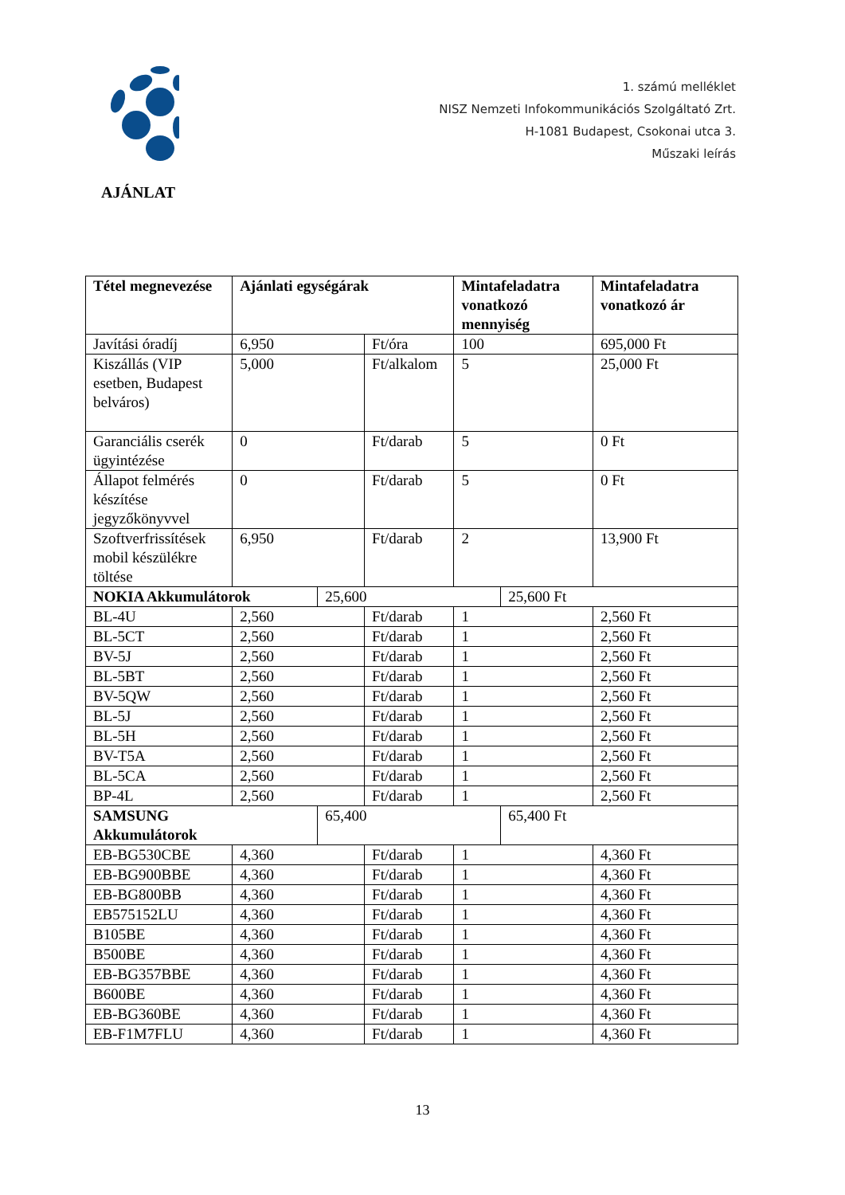1. számú melléklet
NISZ Nemzeti Infokommunikációs Szolgáltató Zrt.
H-1081 Budapest, Csokonai utca 3.
Műszaki leírás
AJÁNLAT
| Tétel megnevezése | Ajánlati egységárak | | | Mintafeladatra vonatkozó mennyiség | | Mintafeladatra vonatkozó ár |
| --- | --- | --- | --- | --- | --- | --- |
| Javítási óradíj | 6,950 | | Ft/óra | 100 | | 695,000 Ft |
| Kiszállás (VIP esetben, Budapest belváros) | 5,000 | | Ft/alkalom | 5 | | 25,000 Ft |
| Garanciális cserék ügyintézése | 0 | | Ft/darab | 5 | | 0 Ft |
| Állapot felmérés készítése jegyzőkönyvvel | 0 | | Ft/darab | 5 | | 0 Ft |
| Szoftverfrissítések mobil készülékre töltése | 6,950 | | Ft/darab | 2 | | 13,900 Ft |
| NOKIA Akkumulátorok | | 25,600 | | | 25,600 Ft | |
| BL-4U | 2,560 | | Ft/darab | 1 | | 2,560 Ft |
| BL-5CT | 2,560 | | Ft/darab | 1 | | 2,560 Ft |
| BV-5J | 2,560 | | Ft/darab | 1 | | 2,560 Ft |
| BL-5BT | 2,560 | | Ft/darab | 1 | | 2,560 Ft |
| BV-5QW | 2,560 | | Ft/darab | 1 | | 2,560 Ft |
| BL-5J | 2,560 | | Ft/darab | 1 | | 2,560 Ft |
| BL-5H | 2,560 | | Ft/darab | 1 | | 2,560 Ft |
| BV-T5A | 2,560 | | Ft/darab | 1 | | 2,560 Ft |
| BL-5CA | 2,560 | | Ft/darab | 1 | | 2,560 Ft |
| BP-4L | 2,560 | | Ft/darab | 1 | | 2,560 Ft |
| SAMSUNG Akkumulátorok | | 65,400 | | | 65,400 Ft | |
| EB-BG530CBE | 4,360 | | Ft/darab | 1 | | 4,360 Ft |
| EB-BG900BBE | 4,360 | | Ft/darab | 1 | | 4,360 Ft |
| EB-BG800BB | 4,360 | | Ft/darab | 1 | | 4,360 Ft |
| EB575152LU | 4,360 | | Ft/darab | 1 | | 4,360 Ft |
| B105BE | 4,360 | | Ft/darab | 1 | | 4,360 Ft |
| B500BE | 4,360 | | Ft/darab | 1 | | 4,360 Ft |
| EB-BG357BBE | 4,360 | | Ft/darab | 1 | | 4,360 Ft |
| B600BE | 4,360 | | Ft/darab | 1 | | 4,360 Ft |
| EB-BG360BE | 4,360 | | Ft/darab | 1 | | 4,360 Ft |
| EB-F1M7FLU | 4,360 | | Ft/darab | 1 | | 4,360 Ft |
13